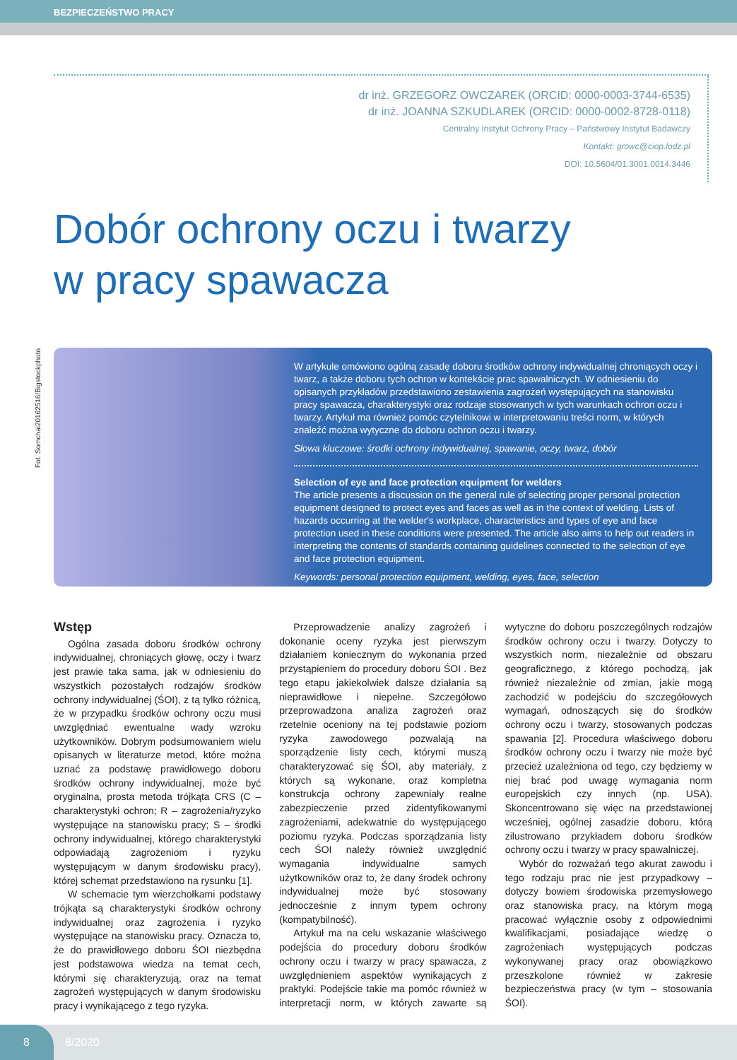BEZPIECZEŃSTWO PRACY
dr inż. GRZEGORZ OWCZAREK (ORCID: 0000-0003-3744-6535)
dr inż. JOANNA SZKUDLAREK (ORCID: 0000-0002-8728-0118)
Centralny Instytut Ochrony Pracy – Państwowy Instytut Badawczy
Kontakt: growc@ciop.lodz.pl
DOI: 10.5604/01.3001.0014.3446
Dobór ochrony oczu i twarzy
w pracy spawacza
Fot. Somchai20162516/Bigstockphoto
W artykule omówiono ogólną zasadę doboru środków ochrony indywidualnej chroniących oczy i twarz, a także doboru tych ochron w kontekście prac spawalniczych. W odniesieniu do opisanych przykładów przedstawiono zestawienia zagrożeń występujących na stanowisku pracy spawacza, charakterystyki oraz rodzaje stosowanych w tych warunkach ochron oczu i twarzy. Artykuł ma również pomóc czytelnikowi w interpretowaniu treści norm, w których znaleźć można wytyczne do doboru ochron oczu i twarzy.
Słowa kluczowe: środki ochrony indywidualnej, spawanie, oczy, twarz, dobór
Selection of eye and face protection equipment for welders
The article presents a discussion on the general rule of selecting proper personal protection equipment designed to protect eyes and faces as well as in the context of welding. Lists of hazards occurring at the welder's workplace, characteristics and types of eye and face protection used in these conditions were presented. The article also aims to help out readers in interpreting the contents of standards containing guidelines connected to the selection of eye and face protection equipment.
Keywords: personal protection equipment, welding, eyes, face, selection
Wstęp
Ogólna zasada doboru środków ochrony indywidualnej, chroniących głowę, oczy i twarz jest prawie taka sama, jak w odniesieniu do wszystkich pozostałych rodzajów środków ochrony indywidualnej (ŚOI), z tą tylko różnicą, że w przypadku środków ochrony oczu musi uwzględniać ewentualne wady wzroku użytkowników. Dobrym podsumowaniem wielu opisanych w literaturze metod, które można uznać za podstawę prawidłowego doboru środków ochrony indywidualnej, może być oryginalna, prosta metoda trójkąta CRS (C – charakterystyki ochron; R – zagrożenia/ryzyko występujące na stanowisku pracy; S – środki ochrony indywidualnej, którego charakterystyki odpowiadają zagrożeniom i ryzyku występującym w danym środowisku pracy), której schemat przedstawiono na rysunku [1].
W schemacie tym wierzchołkami podstawy trójkąta są charakterystyki środków ochrony indywidualnej oraz zagrożenia i ryzyko występujące na stanowisku pracy. Oznacza to, że do prawidłowego doboru ŚOI niezbędna jest podstawowa wiedza na temat cech, którymi się charakteryzują, oraz na temat zagrożeń występujących w danym środowisku pracy i wynikającego z tego ryzyka.
Przeprowadzenie analizy zagrożeń i dokonanie oceny ryzyka jest pierwszym działaniem koniecznym do wykonania przed przystąpieniem do procedury doboru ŚOI . Bez tego etapu jakiekolwiek dalsze działania są nieprawidłowe i niepełne. Szczegółowo przeprowadzona analiza zagrożeń oraz rzetelnie oceniony na tej podstawie poziom ryzyka zawodowego pozwalają na sporządzenie listy cech, którymi muszą charakteryzować się ŚOI, aby materiały, z których są wykonane, oraz kompletna konstrukcja ochrony zapewniały realne zabezpieczenie przed zidentyfikowanymi zagrożeniami, adekwatnie do występującego poziomu ryzyka. Podczas sporządzania listy cech ŚOI należy również uwzględnić wymagania indywidualne samych użytkowników oraz to, że dany środek ochrony indywidualnej może być stosowany jednocześnie z innym typem ochrony (kompatybilność).
Artykuł ma na celu wskazanie właściwego podejścia do procedury doboru środków ochrony oczu i twarzy w pracy spawacza, z uwzględnieniem aspektów wynikających z praktyki. Podejście takie ma pomóc również w interpretacji norm, w których zawarte są wytyczne do doboru poszczególnych rodzajów środków ochrony oczu i twarzy. Dotyczy to wszystkich norm, niezależnie od obszaru geograficznego, z którego pochodzą, jak również niezależnie od zmian, jakie mogą zachodzić w podejściu do szczegółowych wymagań, odnoszących się do środków ochrony oczu i twarzy, stosowanych podczas spawania [2]. Procedura właściwego doboru środków ochrony oczu i twarzy nie może być przecież uzależniona od tego, czy będziemy w niej brać pod uwagę wymagania norm europejskich czy innych (np. USA). Skoncentrowano się więc na przedstawionej wcześniej, ogólnej zasadzie doboru, którą zilustrowano przykładem doboru środków ochrony oczu i twarzy w pracy spawalniczej.
Wybór do rozważań tego akurat zawodu i tego rodzaju prac nie jest przypadkowy – dotyczy bowiem środowiska przemysłowego oraz stanowiska pracy, na którym mogą pracować wyłącznie osoby z odpowiednimi kwalifikacjami, posiadające wiedzę o zagrożeniach występujących podczas wykonywanej pracy oraz obowiązkowo przeszkolone również w zakresie bezpieczeństwa pracy (w tym – stosowania ŚOI).
8
8/2020